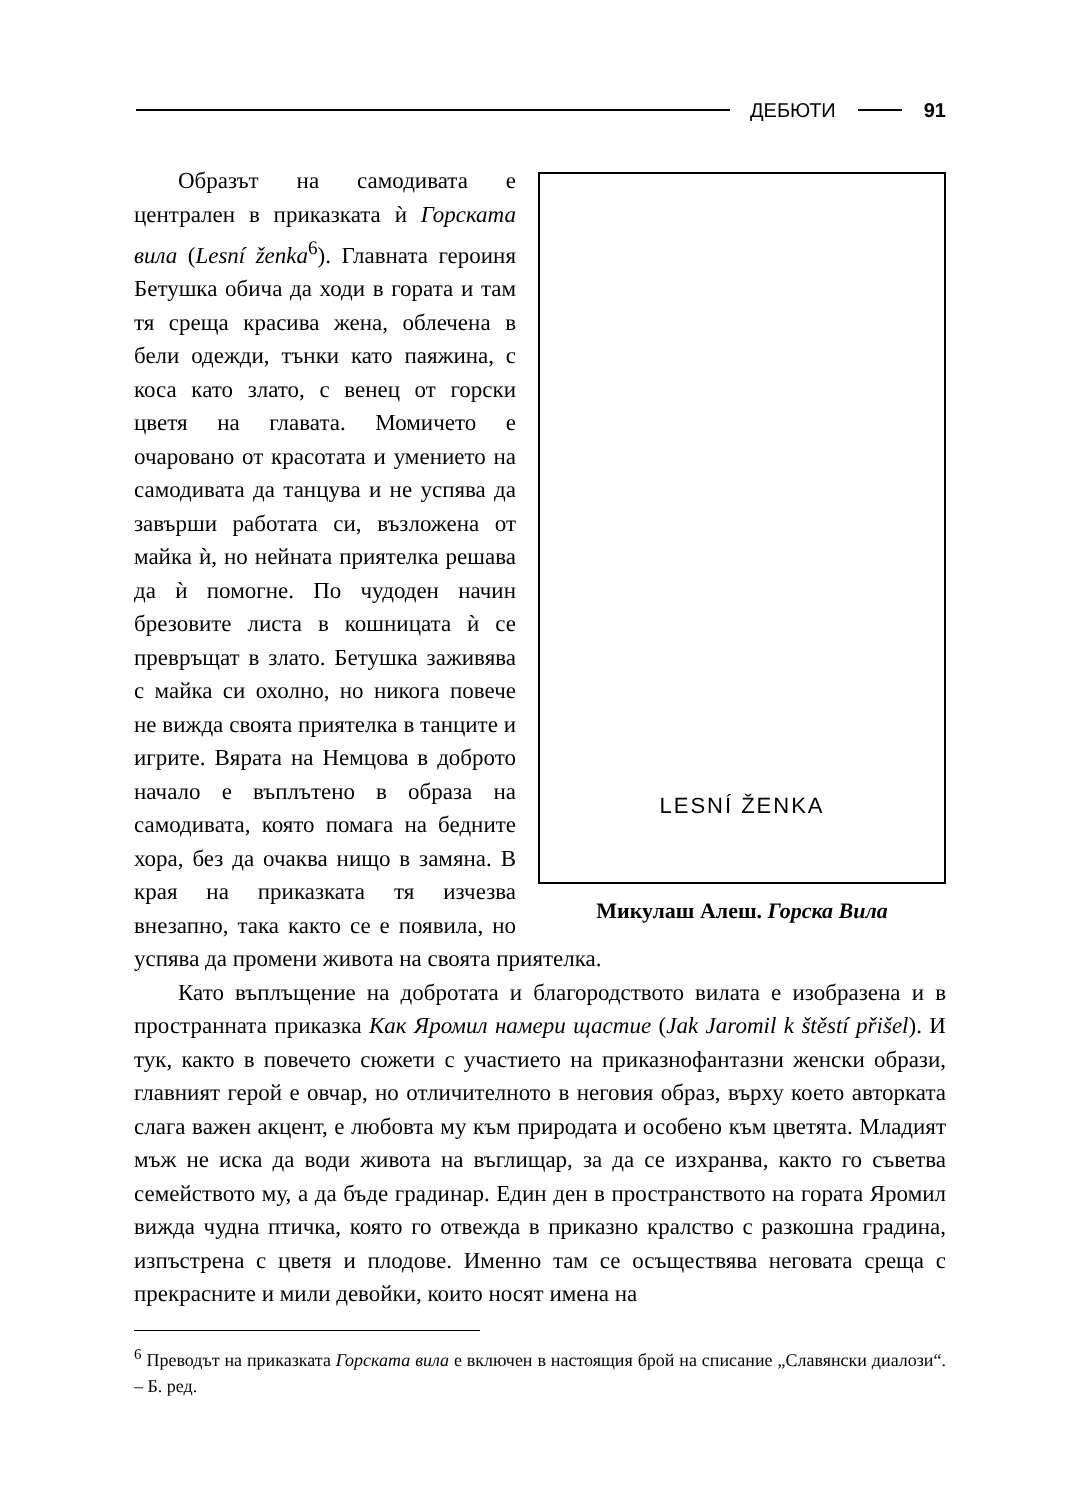ДЕБЮТИ 91
LESNÍ ŽENKA
Микулаш Алеш. Горска Вила
Образът на самодивата е централен в приказката ѝ Горската вила (Lesní ženka<sup>6</sup>). Главната героиня Бетушка обича да ходи в гората и там тя среща красива жена, облечена в бели одежди, тънки като паяжина, с коса като злато, с венец от горски цветя на главата. Момичето е очаровано от красотата и умението на самодивата да танцува и не успява да завърши работата си, възложена от майка ѝ, но нейната приятелка решава да ѝ помогне. По чудоден начин брезовите листа в кошницата ѝ се превръщат в злато. Бетушка заживява с майка си охолно, но никога повече не вижда своята приятелка в танците и игрите. Вярата на Немцова в доброто начало е въплътено в образа на самодивата, която помага на бедните хора, без да очаква нищо в замяна. В края на приказката тя изчезва внезапно, така както се е появила, но успява да промени живота на своята приятелка.
Като въплъщение на добротата и благородството вилата е изобразена и в пространната приказка Как Яромил намери щастие (Jak Jaromil k štěstí přišel). И тук, както в повечето сюжети с участието на приказнофантазни женски образи, главният герой е овчар, но отличителното в неговия образ, върху което авторката слага важен акцент, е любовта му към природата и особено към цветята. Младият мъж не иска да води живота на въглищар, за да се изхранва, както го съветва семейството му, а да бъде градинар. Един ден в пространството на гората Яромил вижда чудна птичка, която го отвежда в приказно кралство с разкошна градина, изпъстрена с цветя и плодове. Именно там се осъществява неговата среща с прекрасните и мили девойки, които носят имена на
<sup>6</sup> Преводът на приказката Горската вила е включен в настоящия брой на списание „Славянски диалози“. – Б. ред.